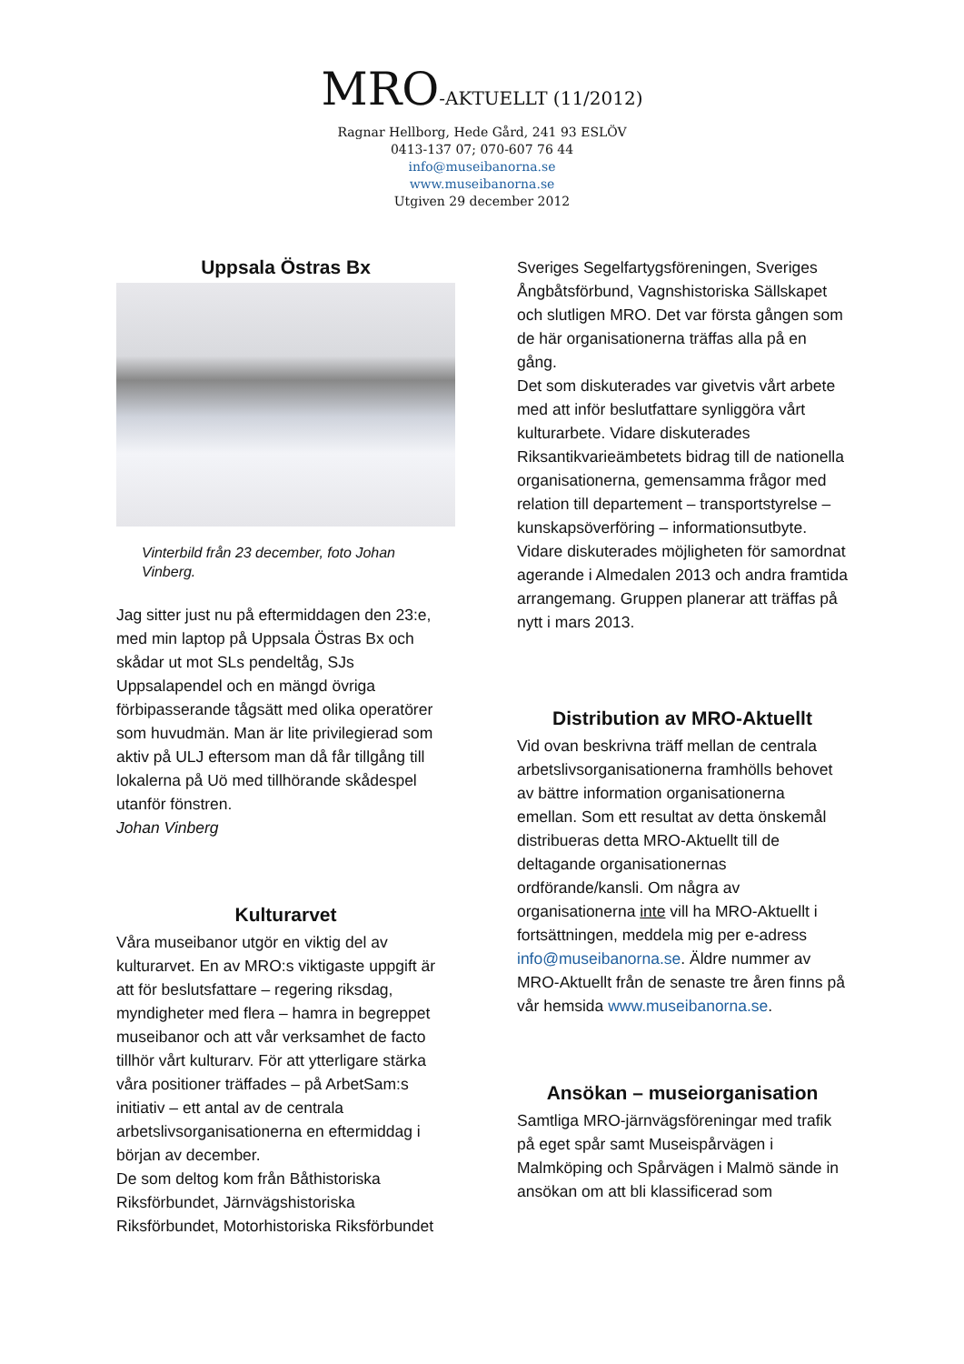MRO-AKTUELLT (11/2012)
Ragnar Hellborg, Hede Gård, 241 93 ESLÖV
0413-137 07; 070-607 76 44
info@museibanorna.se
www.museibanorna.se
Utgiven 29 december 2012
Uppsala Östras Bx
Vinterbild från 23 december, foto Johan Vinberg.
Jag sitter just nu på eftermiddagen den 23:e, med min laptop på Uppsala Östras Bx och skådar ut mot SLs pendeltåg, SJs Uppsalapendel och en mängd övriga förbipasserande tågsätt med olika operatörer som huvudmän. Man är lite privilegierad som aktiv på ULJ eftersom man då får tillgång till lokalerna på Uö med tillhörande skådespel utanför fönstren.
Johan Vinberg
Kulturarvet
Våra museibanor utgör en viktig del av kulturarvet. En av MRO:s viktigaste uppgift är att för beslutsfattare – regering riksdag, myndigheter med flera – hamra in begreppet museibanor och att vår verksamhet de facto tillhör vårt kulturarv. För att ytterligare stärka våra positioner träffades – på ArbetSam:s initiativ – ett antal av de centrala arbetslivsorganisationerna en eftermiddag i början av december.
De som deltog kom från Båthistoriska Riksförbundet, Järnvägshistoriska Riksförbundet, Motorhistoriska Riksförbundet
Sveriges Segelfartygsföreningen, Sveriges Ångbåtsförbund, Vagnshistoriska Sällskapet och slutligen MRO. Det var första gången som de här organisationerna träffas alla på en gång.
Det som diskuterades var givetvis vårt arbete med att inför beslutfattare synliggöra vårt kulturarbete. Vidare diskuterades Riksantikvarieämbetets bidrag till de nationella organisationerna, gemensamma frågor med relation till departement – transportstyrelse – kunskapsöverföring – informationsutbyte. Vidare diskuterades möjligheten för samordnat agerande i Almedalen 2013 och andra framtida arrangemang. Gruppen planerar att träffas på nytt i mars 2013.
Distribution av MRO-Aktuellt
Vid ovan beskrivna träff mellan de centrala arbetslivsorganisationerna framhölls behovet av bättre information organisationerna emellan. Som ett resultat av detta önskemål distribueras detta MRO-Aktuellt till de deltagande organisationernas ordförande/kansli. Om några av organisationerna inte vill ha MRO-Aktuellt i fortsättningen, meddela mig per e-adress info@museibanorna.se. Äldre nummer av MRO-Aktuellt från de senaste tre åren finns på vår hemsida www.museibanorna.se.
Ansökan – museiorganisation
Samtliga MRO-järnvägsföreningar med trafik på eget spår samt Museispårvägen i Malmköping och Spårvägen i Malmö sände in ansökan om att bli klassificerad som